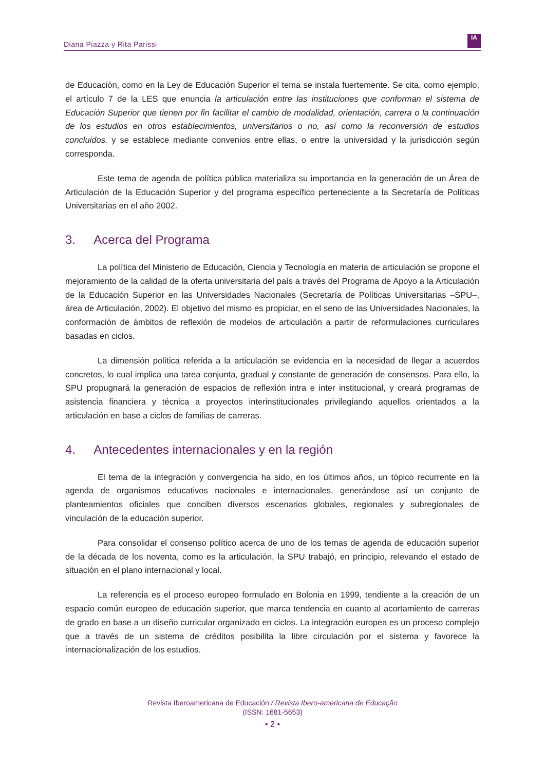Diana Piazza y Rita Parissi
IA
de Educación, como en la Ley de Educación Superior el tema se instala fuertemente. Se cita, como ejemplo, el artículo 7 de la LES que enuncia la articulación entre las instituciones que conforman el sistema de Educación Superior que tienen por fin facilitar el cambio de modalidad, orientación, carrera o la continuación de los estudios en otros establecimientos, universitarios o no, así como la reconversión de estudios concluidos. y se establece mediante convenios entre ellas, o entre la universidad y la jurisdicción según corresponda.
Este tema de agenda de política pública materializa su importancia en la generación de un Área de Articulación de la Educación Superior y del programa específico perteneciente a la Secretaría de Políticas Universitarias en el año 2002.
3. Acerca del Programa
La política del Ministerio de Educación, Ciencia y Tecnología en materia de articulación se propone el mejoramiento de la calidad de la oferta universitaria del país a través del Programa de Apoyo a la Articulación de la Educación Superior en las Universidades Nacionales (Secretaría de Políticas Universitarias –SPU–, área de Articulación, 2002). El objetivo del mismo es propiciar, en el seno de las Universidades Nacionales, la conformación de ámbitos de reflexión de modelos de articulación a partir de reformulaciones curriculares basadas en ciclos.
La dimensión política referida a la articulación se evidencia en la necesidad de llegar a acuerdos concretos, lo cual implica una tarea conjunta, gradual y constante de generación de consensos. Para ello, la SPU propugnará la generación de espacios de reflexión intra e inter institucional, y creará programas de asistencia financiera y técnica a proyectos interinstitucionales privilegiando aquellos orientados a la articulación en base a ciclos de familias de carreras.
4. Antecedentes internacionales y en la región
El tema de la integración y convergencia ha sido, en los últimos años, un tópico recurrente en la agenda de organismos educativos nacionales e internacionales, generándose así un conjunto de planteamientos oficiales que conciben diversos escenarios globales, regionales y subregionales de vinculación de la educación superior.
Para consolidar el consenso político acerca de uno de los temas de agenda de educación superior de la década de los noventa, como es la articulación, la SPU trabajó, en principio, relevando el estado de situación en el plano internacional y local.
La referencia es el proceso europeo formulado en Bolonia en 1999, tendiente a la creación de un espacio común europeo de educación superior, que marca tendencia en cuanto al acortamiento de carreras de grado en base a un diseño curricular organizado en ciclos. La integración europea es un proceso complejo que a través de un sistema de créditos posibilita la libre circulación por el sistema y favorece la internacionalización de los estudios.
Revista Iberoamericana de Educación / Revista Ibero-americana de Educação
(ISSN: 1681-5653)
• 2 •